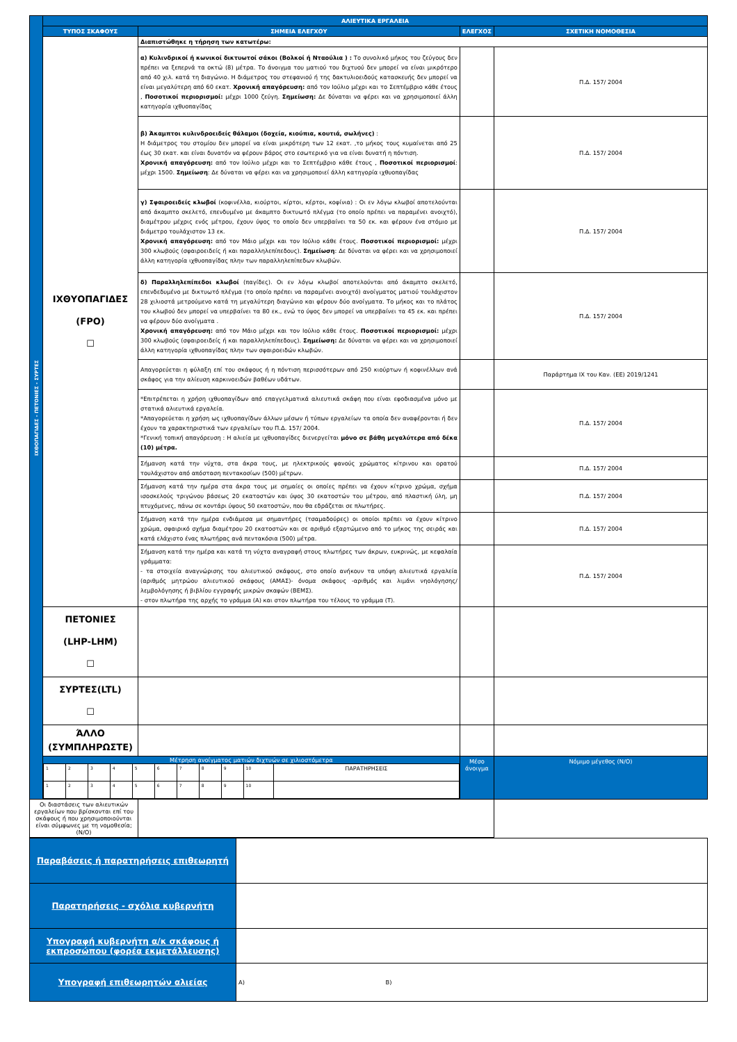| ΙΧΘΟΠΑΓΙΔΕΣ - ΠΕΤΟΝΙΕΣ - ΣΥΡΤΕΣ | ΑΛΙΕΥΤΙΚΑ ΕΡΓΑΛΕΙΑ | | | |
| | ΤΥΠΟΣ ΣΚΑΦΟΥΣ | ΣΗΜΕΙΑ ΕΛΕΓΧΟΥ | ΕΛΕΓΧΟΣ | ΣΧΕΤΙΚΗ ΝΟΜΟΘΕΣΙΑ |
| | ΙΧΘΥΟΠΑΓΙΔΕΣ (FPO) ☐ | Διαπιστώθηκε η τήρηση των κατωτέρω: | | |
| | | α) Κυλινδρικοί ή κωνικοί δικτυωτοί σάκοι (Βολκοί ή Νταούλια ) : Το συνολικό μήκος του ζεύγους δεν πρέπει να ξεπερνά τα οκτώ (8) μέτρα. Το άνοιγμα του ματιού του διχτυού δεν μπορεί να είναι μικρότερο από 40 χιλ. κατά τη διαγώνιο. Η διάμετρος του στεφανιού ή της δακτυλιοειδούς κατασκευής δεν μπορεί να είναι μεγαλύτερη από 60 εκατ. Χρονική απαγόρευση: από τον Ιούλιο μέχρι και το Σεπτέμβριο κάθε έτους , Ποσοτικοί περιορισμοί: μέχρι 1000 ζεύγη. Σημείωση: Δε δύναται να φέρει και να χρησιμοποιεί άλλη κατηγορία ιχθυοπαγίδας | | Π.Δ. 157/ 2004 |
| | | β) Άκαμπτοι κυλινδροειδείς θάλαμοι (δοχεία, κιούπια, κουτιά, σωλήνες) : Η διάμετρος του στομίου δεν μπορεί να είναι μικρότερη των 12 εκατ. ,το μήκος τους κυμαίνεται από 25 έως 30 εκατ. και είναι δυνατόν να φέρουν βάρος στο εσωτερικό για να είναι δυνατή η πόντιση. Χρονική απαγόρευση: από τον Ιούλιο μέχρι και το Σεπτέμβριο κάθε έτους , Ποσοτικοί περιορισμοί : μέχρι 1500. Σημείωση : Δε δύναται να φέρει και να χρησιμοποιεί άλλη κατηγορία ιχθυοπαγίδας | | Π.Δ. 157/ 2004 |
| | | γ) Σφαιροειδείς κλωβοί (κοφινέλλα, κιούρτοι, κίρτοι, κέρτοι, κοφίνια) : Οι εν λόγω κλωβοί αποτελούνται από άκαμπτο σκελετό, επενδυμένο με άκαμπτο δικτυωτό πλέγμα (το οποίο πρέπει να παραμένει ανοιχτό), διαμέτρου μέχρις ενός μέτρου, έχουν ύψος το οποίο δεν υπερβαίνει τα 50 εκ. και φέρουν ένα στόμιο με διάμετρο τουλάχιστον 13 εκ. Χρονική απαγόρευση: από τον Μάιο μέχρι και τον Ιούλιο κάθε έτους. Ποσοτικοί περιορισμοί: μέχρι 300 κλωβούς (σφαιροειδείς ή και παραλληλεπίπεδους). Σημείωση : Δε δύναται να φέρει και να χρησιμοποιεί άλλη κατηγορία ιχθυοπαγίδας πλην των παραλληλεπίπεδων κλωβών. | | Π.Δ. 157/ 2004 |
| | | δ) Παραλληλεπίπεδοι κλωβοί (παγίδες). Οι εν λόγω κλωβοί αποτελούνται από άκαμπτο σκελετό, επενδεδυμένο με δικτυωτό πλέγμα (το οποίο πρέπει να παραμένει ανοιχτό) ανοίγματος ματιού τουλάχιστον 28 χιλιοστά μετρούμενο κατά τη μεγαλύτερη διαγώνιο και φέρουν δύο ανοίγματα. Το μήκος και το πλάτος του κλωβού δεν μπορεί να υπερβαίνει τα 80 εκ., ενώ το ύψος δεν μπορεί να υπερβαίνει τα 45 εκ. και πρέπει να φέρουν δύο ανοίγματα . Χρονική απαγόρευση: από τον Μάιο μέχρι και τον Ιούλιο κάθε έτους. Ποσοτικοί περιορισμοί: μέχρι 300 κλωβούς (σφαιροειδείς ή και παραλληλεπίπεδους). Σημείωση: Δε δύναται να φέρει και να χρησιμοποιεί άλλη κατηγορία ιχθυοπαγίδας πλην των σφαιροειδών κλωβών. | | Π.Δ. 157/ 2004 |
| | | Απαγορεύεται η φύλαξη επί του σκάφους ή η πόντιση περισσότερων από 250 κιούρτων ή κοφινέλλων ανά σκάφος για την αλίευση καρκινοειδών βαθέων υδάτων. | | Παράρτημα IX του Καν. (ΕΕ) 2019/1241 |
| | | *Επιτρέπεται η χρήση ιχθυοπαγίδων από επαγγελματικά αλιευτικά σκάφη που είναι εφοδιασμένα μόνο με στατικά αλιευτικά εργαλεία. *Απαγορεύεται η χρήση ως ιχθυοπαγίδων άλλων μέσων ή τύπων εργαλείων τα οποία δεν αναφέρονται ή δεν έχουν τα χαρακτηριστικά των εργαλείων του Π.Δ. 157/ 2004. *Γενική τοπική απαγόρευση : Η αλιεία με ιχθυοπαγίδες διενεργείται μόνο σε βάθη μεγαλύτερα από δέκα (10) μέτρα. | | Π.Δ. 157/ 2004 |
| | | Σήμανση κατά την νύχτα, στα άκρα τους, με ηλεκτρικούς φανούς χρώματος κίτρινου και ορατού τουλάχιστον από απόσταση πεντακοσίων (500) μέτρων. | | Π.Δ. 157/ 2004 |
| | | Σήμανση κατά την ημέρα στα άκρα τους με σημαίες οι οποίες πρέπει να έχουν κίτρινο χρώμα, σχήμα ισοσκελούς τριγώνου βάσεως 20 εκατοστών και ύψος 30 εκατοστών του μέτρου, από πλαστική ύλη, μη πτυχόμενες, πάνω σε κοντάρι ύψους 50 εκατοστών, που θα εδράζεται σε πλωτήρες. | | Π.Δ. 157/ 2004 |
| | | Σήμανση κατά την ημέρα ενδιάμεσα με σημαντήρες (τσαμαδούρες) οι οποίοι πρέπει να έχουν κίτρινο χρώμα, σφαιρικό σχήμα διαμέτρου 20 εκατοστών και σε αριθμό εξαρτώμενο από το μήκος της σειράς και κατά ελάχιστο ένας πλωτήρας ανά πεντακόσια (500) μέτρα. | | Π.Δ. 157/ 2004 |
| | | Σήμανση κατά την ημέρα και κατά τη νύχτα αναγραφή στους πλωτήρες των άκρων, ευκρινώς, με κεφαλαία γράμματα: - τα στοιχεία αναγνώρισης του αλιευτικού σκάφους, στο οποίο ανήκουν τα υπόψη αλιευτικά εργαλεία (αριθμός μητρώου αλιευτικού σκάφους (ΑΜΑΣ)- όνομα σκάφους -αριθμός και λιμάνι νηολόγησης/λεμβολόγησης ή βιβλίου εγγραφής μικρών σκαφών (ΒΕΜΣ). - στον πλωτήρα της αρχής το γράμμα (Α) και στον πλωτήρα του τέλους το γράμμα (Τ). | | Π.Δ. 157/ 2004 |
| | ΠΕΤΟΝΙΕΣ (LHP-LHM) ☐ | | | |
| | ΣΥΡΤΕΣ(LTL) ☐ | | | |
| | ΆΛΛΟ (ΣΥΜΠΛΗΡΩΣΤΕ) | | | |
| | Μέτρηση ανοίγματος ματιών διχτυών σε χιλιοστόμετρα / 1 / 2 / 3 / 4 / 5 / 6 / 7 / 8 / 9 / 10 / ΠΑΡΑΤΗΡΗΣΕΙΣ / / 1 / 2 / 3 / 4 / 5 / 6 / 7 / 8 / 9 / 10 / / | | Μέσο άνοιγμα | Νόμιμο μέγεθος (N/O) |
| Οι διαστάσεις των αλιευτικών εργαλείων που βρίσκονται επί του σκάφους ή που χρησιμοποιούνται είναι σύμφωνες με τη νομοθεσία; (N/O) | | | | |
| Παραβάσεις ή παρατηρήσεις επιθεωρητή | |
| Παρατηρήσεις - σχόλια κυβερνήτη | |
| Υπογραφή κυβερνήτη α/κ σκάφους ή εκπροσώπου (φορέα εκμετάλλευσης) | |
| Υπογραφή επιθεωρητών αλιείας | Α) Β) |